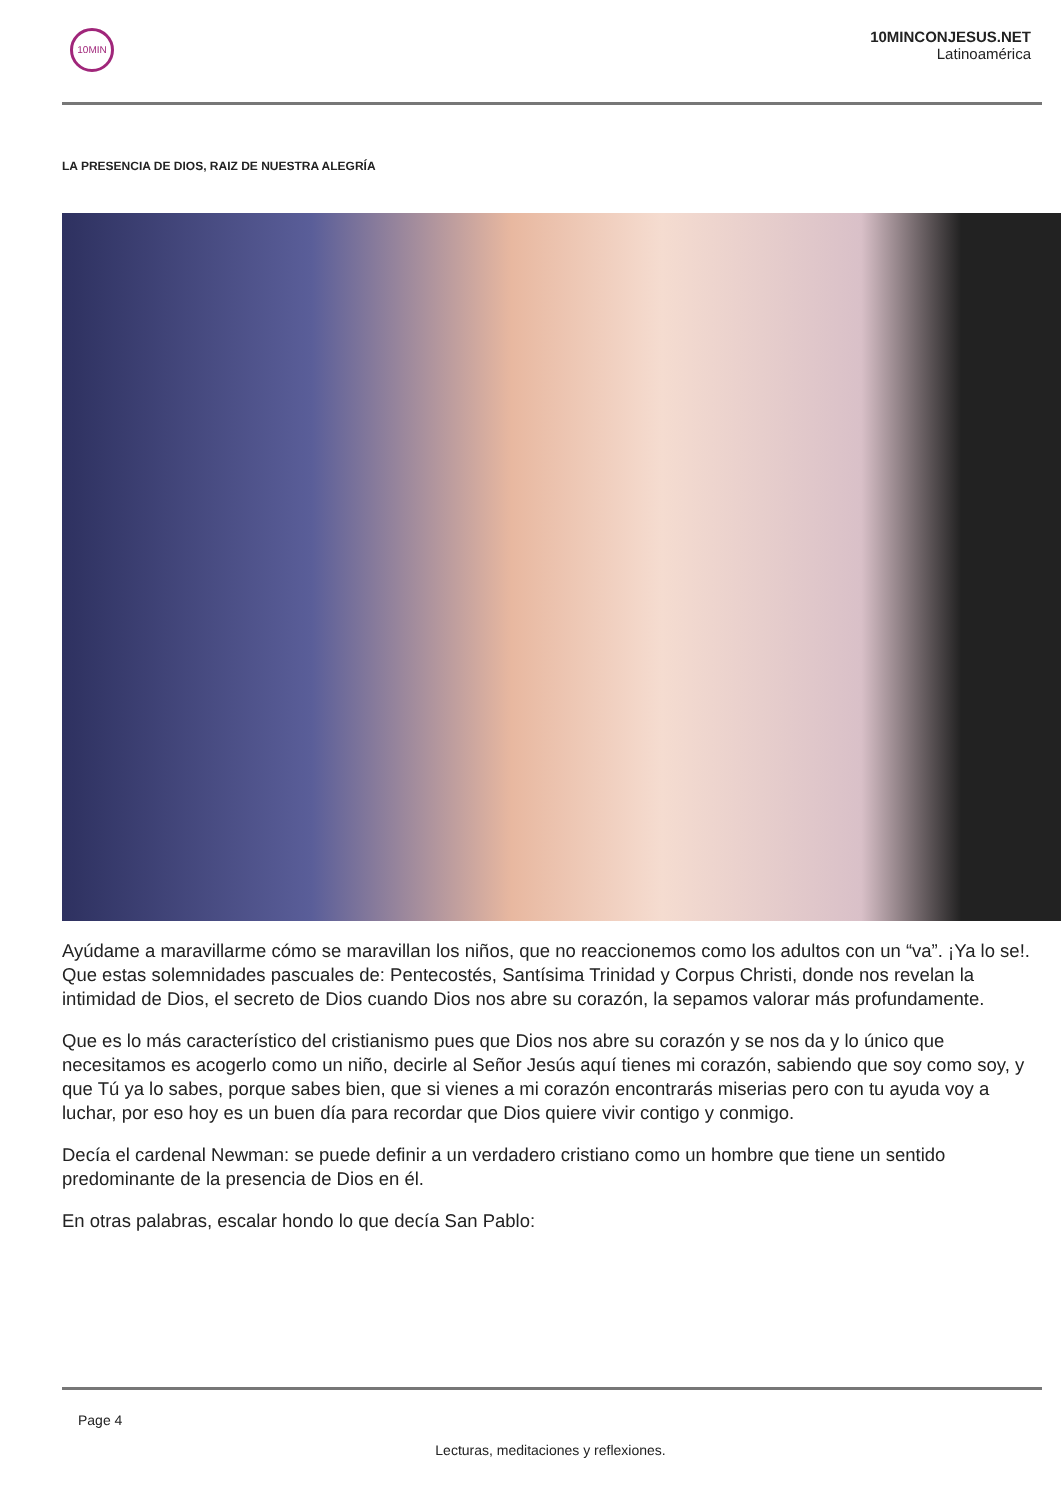10MIN
10MINCONJESUS.NET
Latinoamérica
LA PRESENCIA DE DIOS, RAIZ DE NUESTRA ALEGRÍA
Ayúdame a maravillarme cómo se maravillan los niños, que no reaccionemos como los adultos con un “va”. ¡Ya lo se!. Que estas solemnidades pascuales de: Pentecostés, Santísima Trinidad y Corpus Christi, donde nos revelan la intimidad de Dios, el secreto de Dios cuando Dios nos abre su corazón, la sepamos valorar más profundamente.
Que es lo más característico del cristianismo pues que Dios nos abre su corazón y se nos da y lo único que necesitamos es acogerlo como un niño, decirle al Señor Jesús aquí tienes mi corazón, sabiendo que soy como soy, y que Tú ya lo sabes, porque sabes bien, que si vienes a mi corazón encontrarás miserias pero con tu ayuda voy a luchar, por eso hoy es un buen día para recordar que Dios quiere vivir contigo y conmigo.
Decía el cardenal Newman: se puede definir a un verdadero cristiano como un hombre que tiene un sentido predominante de la presencia de Dios en él.
En otras palabras, escalar hondo lo que decía San Pablo:
Page 4
Lecturas, meditaciones y reflexiones.